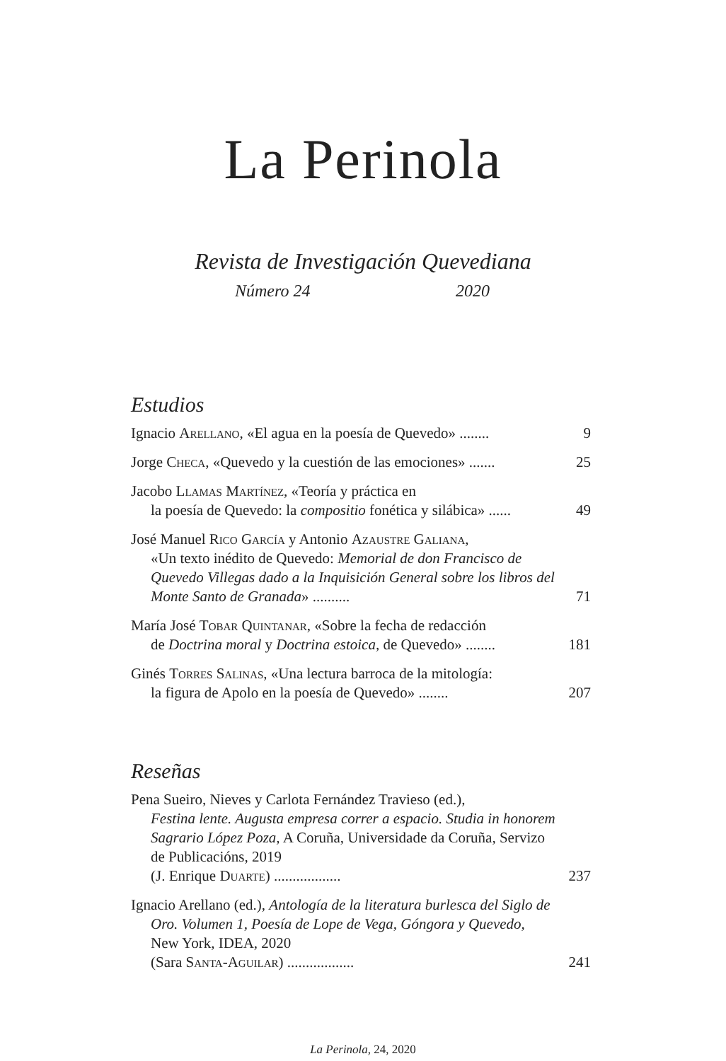La Perinola
Revista de Investigación Quevediana
Número 24 2020
Estudios
Ignacio Arellano, «El agua en la poesía de Quevedo» ........
9
Jorge Checa, «Quevedo y la cuestión de las emociones» .......
25
Jacobo Llamas Martínez, «Teoría y práctica en
la poesía de Quevedo: la compositio fonética y silábica» ......
49
José Manuel Rico García y Antonio Azaustre Galiana,
«Un texto inédito de Quevedo: Memorial de don Francisco de Quevedo Villegas dado a la Inquisición General sobre los libros del Monte Santo de Granada» ..........
71
María José Tobar Quintanar, «Sobre la fecha de redacción
de Doctrina moral y Doctrina estoica, de Quevedo» ........
181
Ginés Torres Salinas, «Una lectura barroca de la mitología:
la figura de Apolo en la poesía de Quevedo» ........
207
Reseñas
Pena Sueiro, Nieves y Carlota Fernández Travieso (ed.),
Festina lente. Augusta empresa correr a espacio. Studia in honorem Sagrario López Poza, A Coruña, Universidade da Coruña, Servizo de Publicacións, 2019
(J. Enrique Duarte) ..................
237
Ignacio Arellano (ed.), Antología de la literatura burlesca del Siglo de Oro. Volumen 1, Poesía de Lope de Vega, Góngora y Quevedo, New York, IDEA, 2020
(Sara Santa-Aguilar) ..................
241
La Perinola, 24, 2020